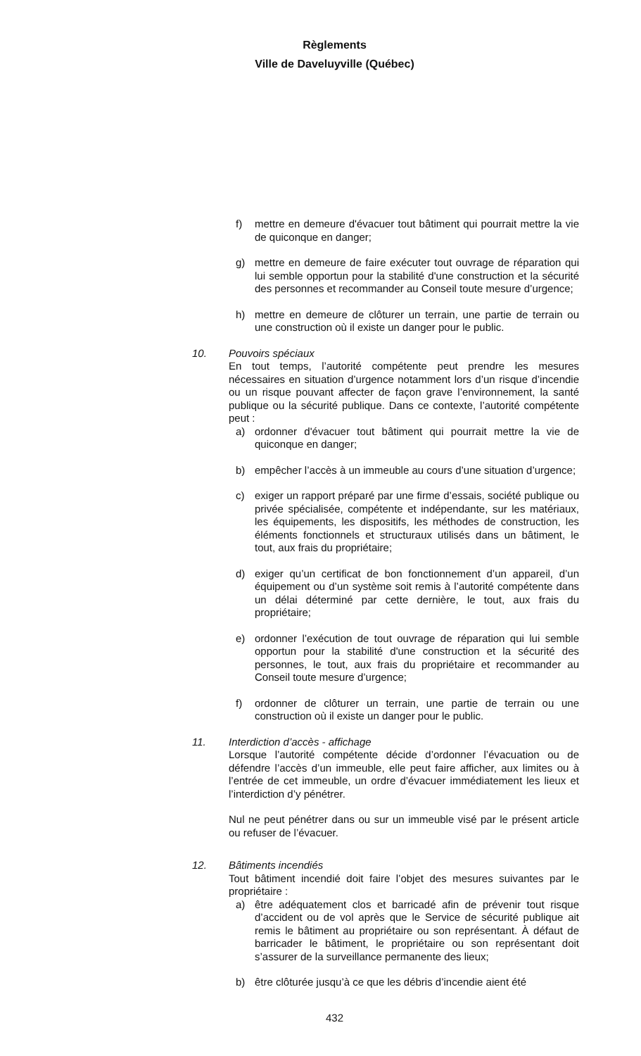Règlements
Ville de Daveluyville (Québec)
f) mettre en demeure d'évacuer tout bâtiment qui pourrait mettre la vie de quiconque en danger;
g) mettre en demeure de faire exécuter tout ouvrage de réparation qui lui semble opportun pour la stabilité d'une construction et la sécurité des personnes et recommander au Conseil toute mesure d’urgence;
h) mettre en demeure de clôturer un terrain, une partie de terrain ou une construction où il existe un danger pour le public.
10. Pouvoirs spéciaux
En tout temps, l’autorité compétente peut prendre les mesures nécessaires en situation d’urgence notamment lors d’un risque d’incendie ou un risque pouvant affecter de façon grave l’environnement, la santé publique ou la sécurité publique. Dans ce contexte, l’autorité compétente peut :
a) ordonner d'évacuer tout bâtiment qui pourrait mettre la vie de quiconque en danger;
b) empêcher l’accès à un immeuble au cours d’une situation d’urgence;
c) exiger un rapport préparé par une firme d’essais, société publique ou privée spécialisée, compétente et indépendante, sur les matériaux, les équipements, les dispositifs, les méthodes de construction, les éléments fonctionnels et structuraux utilisés dans un bâtiment, le tout, aux frais du propriétaire;
d) exiger qu’un certificat de bon fonctionnement d’un appareil, d’un équipement ou d’un système soit remis à l’autorité compétente dans un délai déterminé par cette dernière, le tout, aux frais du propriétaire;
e) ordonner l’exécution de tout ouvrage de réparation qui lui semble opportun pour la stabilité d'une construction et la sécurité des personnes, le tout, aux frais du propriétaire et recommander au Conseil toute mesure d’urgence;
f) ordonner de clôturer un terrain, une partie de terrain ou une construction où il existe un danger pour le public.
11. Interdiction d’accès - affichage
Lorsque l’autorité compétente décide d’ordonner l’évacuation ou de défendre l’accès d’un immeuble, elle peut faire afficher, aux limites ou à l’entrée de cet immeuble, un ordre d’évacuer immédiatement les lieux et l’interdiction d’y pénétrer.
Nul ne peut pénétrer dans ou sur un immeuble visé par le présent article ou refuser de l’évacuer.
12. Bâtiments incendiés
Tout bâtiment incendié doit faire l’objet des mesures suivantes par le propriétaire :
a) être adéquatement clos et barricadé afin de prévenir tout risque d’accident ou de vol après que le Service de sécurité publique ait remis le bâtiment au propriétaire ou son représentant. À défaut de barricader le bâtiment, le propriétaire ou son représentant doit s’assurer de la surveillance permanente des lieux;
b) être clôturée jusqu’à ce que les débris d’incendie aient été
432